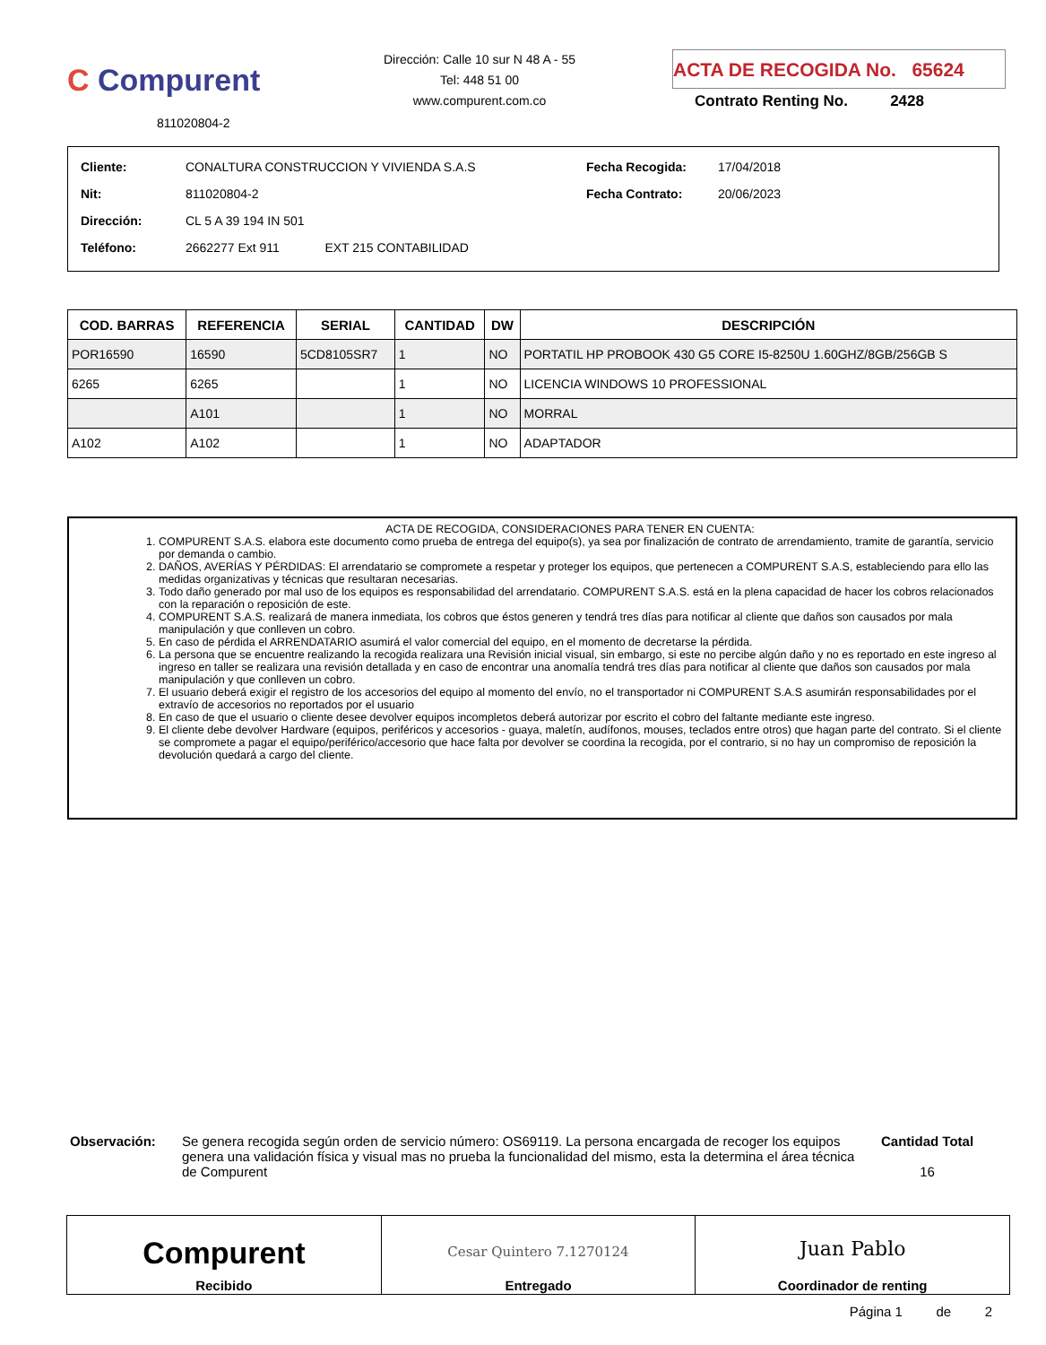C Compurent
811020804-2
Dirección: Calle 10 sur N 48 A - 55
Tel: 448 51 00
www.compurent.com.co
ACTA DE RECOGIDA No. 65624
Contrato Renting No. 2428
| Cliente: | CONALTURA CONSTRUCCION Y VIVIENDA S.A.S | Fecha Recogida: | 17/04/2018 |
| Nit: | 811020804-2 | Fecha Contrato: | 20/06/2023 |
| Dirección: | CL 5 A 39 194 IN 501 | | |
| Teléfono: | 2662277 Ext 911 EXT 215 CONTABILIDAD | | |
| COD. BARRAS | REFERENCIA | SERIAL | CANTIDAD | DW | DESCRIPCIÓN |
| --- | --- | --- | --- | --- | --- |
| POR16590 | 16590 | 5CD8105SR7 | 1 | NO | PORTATIL HP PROBOOK 430 G5 CORE I5-8250U 1.60GHZ/8GB/256GB S |
| 6265 | 6265 | | 1 | NO | LICENCIA WINDOWS 10 PROFESSIONAL |
| | A101 | | 1 | NO | MORRAL |
| A102 | A102 | | 1 | NO | ADAPTADOR |
ACTA DE RECOGIDA, CONSIDERACIONES PARA TENER EN CUENTA:
1. COMPURENT S.A.S. elabora este documento como prueba de entrega del equipo(s), ya sea por finalización de contrato de arrendamiento, tramite de garantía, servicio por demanda o cambio.
2. DAÑOS, AVERÍAS Y PÉRDIDAS: El arrendatario se compromete a respetar y proteger los equipos, que pertenecen a COMPURENT S.A.S, estableciendo para ello las medidas organizativas y técnicas que resultaran necesarias.
3. Todo daño generado por mal uso de los equipos es responsabilidad del arrendatario. COMPURENT S.A.S. está en la plena capacidad de hacer los cobros relacionados con la reparación o reposición de este.
4. COMPURENT S.A.S. realizará de manera inmediata, los cobros que éstos generen y tendrá tres días para notificar al cliente que daños son causados por mala manipulación y que conlleven un cobro.
5. En caso de pérdida el ARRENDATARIO asumirá el valor comercial del equipo, en el momento de decretarse la pérdida.
6. La persona que se encuentre realizando la recogida realizara una Revisión inicial visual, sin embargo, si este no percibe algún daño y no es reportado en este ingreso al ingreso en taller se realizara una revisión detallada y en caso de encontrar una anomalía tendrá tres días para notificar al cliente que daños son causados por mala manipulación y que conlleven un cobro.
7. El usuario deberá exigir el registro de los accesorios del equipo al momento del envío, no el transportador ni COMPURENT S.A.S asumirán responsabilidades por el extravío de accesorios no reportados por el usuario
8. En caso de que el usuario o cliente desee devolver equipos incompletos deberá autorizar por escrito el cobro del faltante mediante este ingreso.
9. El cliente debe devolver Hardware (equipos, periféricos y accesorios - guaya, maletín, audífonos, mouses, teclados entre otros) que hagan parte del contrato. Si el cliente se compromete a pagar el equipo/periférico/accesorio que hace falta por devolver se coordina la recogida, por el contrario, si no hay un compromiso de reposición la devolución quedará a cargo del cliente.
Observación: Se genera recogida según orden de servicio número: OS69119. La persona encargada de recoger los equipos genera una validación física y visual mas no prueba la funcionalidad del mismo, esta la determina el área técnica de Compurent
Cantidad Total
16
| Compurent Recibido | Cesar Quintero 7.1270124 Entregado | Juan Pablo Coordinador de renting |
Página 1 de 2